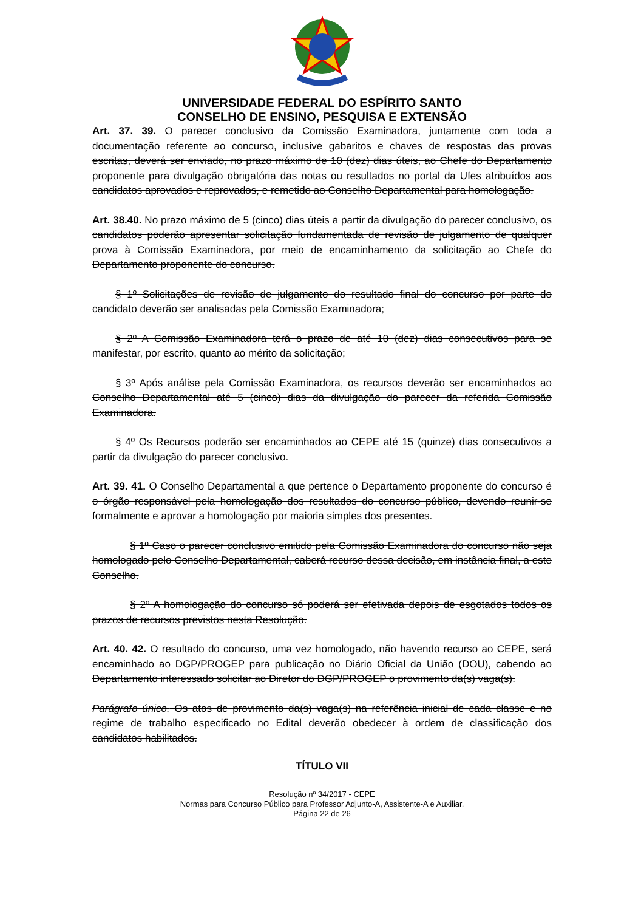UNIVERSIDADE FEDERAL DO ESPÍRITO SANTO
CONSELHO DE ENSINO, PESQUISA E EXTENSÃO
Art. 37. 39. O parecer conclusivo da Comissão Examinadora, juntamente com toda a documentação referente ao concurso, inclusive gabaritos e chaves de respostas das provas escritas, deverá ser enviado, no prazo máximo de 10 (dez) dias úteis, ao Chefe do Departamento proponente para divulgação obrigatória das notas ou resultados no portal da Ufes atribuídos aos candidatos aprovados e reprovados, e remetido ao Conselho Departamental para homologação.
Art. 38.40. No prazo máximo de 5 (cinco) dias úteis a partir da divulgação do parecer conclusivo, os candidatos poderão apresentar solicitação fundamentada de revisão de julgamento de qualquer prova à Comissão Examinadora, por meio de encaminhamento da solicitação ao Chefe do Departamento proponente do concurso.
§ 1º Solicitações de revisão de julgamento do resultado final do concurso por parte do candidato deverão ser analisadas pela Comissão Examinadora;
§ 2º A Comissão Examinadora terá o prazo de até 10 (dez) dias consecutivos para se manifestar, por escrito, quanto ao mérito da solicitação;
§ 3º Após análise pela Comissão Examinadora, os recursos deverão ser encaminhados ao Conselho Departamental até 5 (cinco) dias da divulgação do parecer da referida Comissão Examinadora.
§ 4º Os Recursos poderão ser encaminhados ao CEPE até 15 (quinze) dias consecutivos a partir da divulgação do parecer conclusivo.
Art. 39. 41. O Conselho Departamental a que pertence o Departamento proponente do concurso é o órgão responsável pela homologação dos resultados do concurso público, devendo reunir-se formalmente e aprovar a homologação por maioria simples dos presentes.
§ 1º Caso o parecer conclusivo emitido pela Comissão Examinadora do concurso não seja homologado pelo Conselho Departamental, caberá recurso dessa decisão, em instância final, a este Conselho.
§ 2º A homologação do concurso só poderá ser efetivada depois de esgotados todos os prazos de recursos previstos nesta Resolução.
Art. 40. 42. O resultado do concurso, uma vez homologado, não havendo recurso ao CEPE, será encaminhado ao DGP/PROGEP para publicação no Diário Oficial da União (DOU), cabendo ao Departamento interessado solicitar ao Diretor do DGP/PROGEP o provimento da(s) vaga(s).
Parágrafo único. Os atos de provimento da(s) vaga(s) na referência inicial de cada classe e no regime de trabalho especificado no Edital deverão obedecer à ordem de classificação dos candidatos habilitados.
TÍTULO VII
Resolução nº 34/2017 - CEPE
Normas para Concurso Público para Professor Adjunto-A, Assistente-A e Auxiliar.
Página 22 de 26